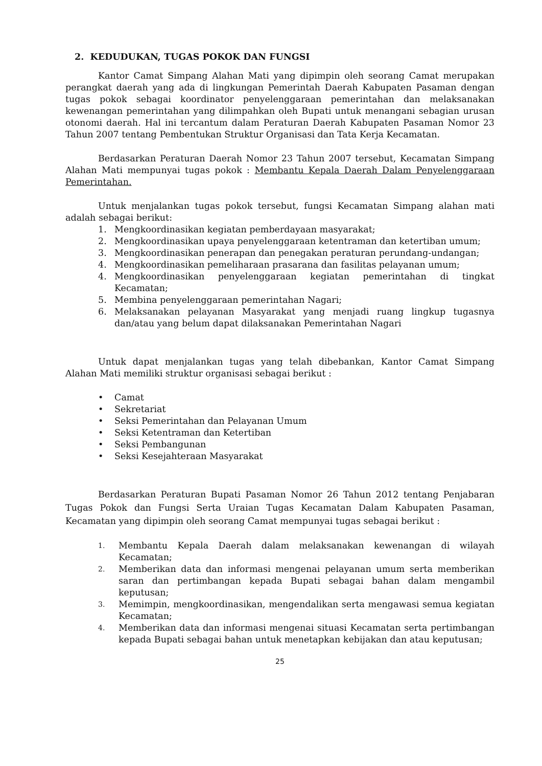2. KEDUDUKAN, TUGAS POKOK DAN FUNGSI
Kantor Camat Simpang Alahan Mati yang dipimpin oleh seorang Camat merupakan perangkat daerah yang ada di lingkungan Pemerintah Daerah Kabupaten Pasaman dengan tugas pokok sebagai koordinator penyelenggaraan pemerintahan dan melaksanakan kewenangan pemerintahan yang dilimpahkan oleh Bupati untuk menangani sebagian urusan otonomi daerah. Hal ini tercantum dalam Peraturan Daerah Kabupaten Pasaman Nomor 23 Tahun 2007 tentang Pembentukan Struktur Organisasi dan Tata Kerja Kecamatan.
Berdasarkan Peraturan Daerah Nomor 23 Tahun 2007 tersebut, Kecamatan Simpang Alahan Mati mempunyai tugas pokok : Membantu Kepala Daerah Dalam Penyelenggaraan Pemerintahan.
Untuk menjalankan tugas pokok tersebut, fungsi Kecamatan Simpang alahan mati adalah sebagai berikut:
1. Mengkoordinasikan kegiatan pemberdayaan masyarakat;
2. Mengkoordinasikan upaya penyelenggaraan ketentraman dan ketertiban umum;
3. Mengkoordinasikan penerapan dan penegakan peraturan perundang-undangan;
4. Mengkoordinasikan pemeliharaan prasarana dan fasilitas pelayanan umum;
4. Mengkoordinasikan penyelenggaraan kegiatan pemerintahan di tingkat Kecamatan;
5. Membina penyelenggaraan pemerintahan Nagari;
6. Melaksanakan pelayanan Masyarakat yang menjadi ruang lingkup tugasnya dan/atau yang belum dapat dilaksanakan Pemerintahan Nagari
Untuk dapat menjalankan tugas yang telah dibebankan, Kantor Camat Simpang Alahan Mati memiliki struktur organisasi sebagai berikut :
• Camat
• Sekretariat
• Seksi Pemerintahan dan Pelayanan Umum
• Seksi Ketentraman dan Ketertiban
• Seksi Pembangunan
• Seksi Kesejahteraan Masyarakat
Berdasarkan Peraturan Bupati Pasaman Nomor 26 Tahun 2012 tentang Penjabaran Tugas Pokok dan Fungsi Serta Uraian Tugas Kecamatan Dalam Kabupaten Pasaman, Kecamatan yang dipimpin oleh seorang Camat mempunyai tugas sebagai berikut :
1. Membantu Kepala Daerah dalam melaksanakan kewenangan di wilayah Kecamatan;
2. Memberikan data dan informasi mengenai pelayanan umum serta memberikan saran dan pertimbangan kepada Bupati sebagai bahan dalam mengambil keputusan;
3. Memimpin, mengkoordinasikan, mengendalikan serta mengawasi semua kegiatan Kecamatan;
4. Memberikan data dan informasi mengenai situasi Kecamatan serta pertimbangan kepada Bupati sebagai bahan untuk menetapkan kebijakan dan atau keputusan;
25